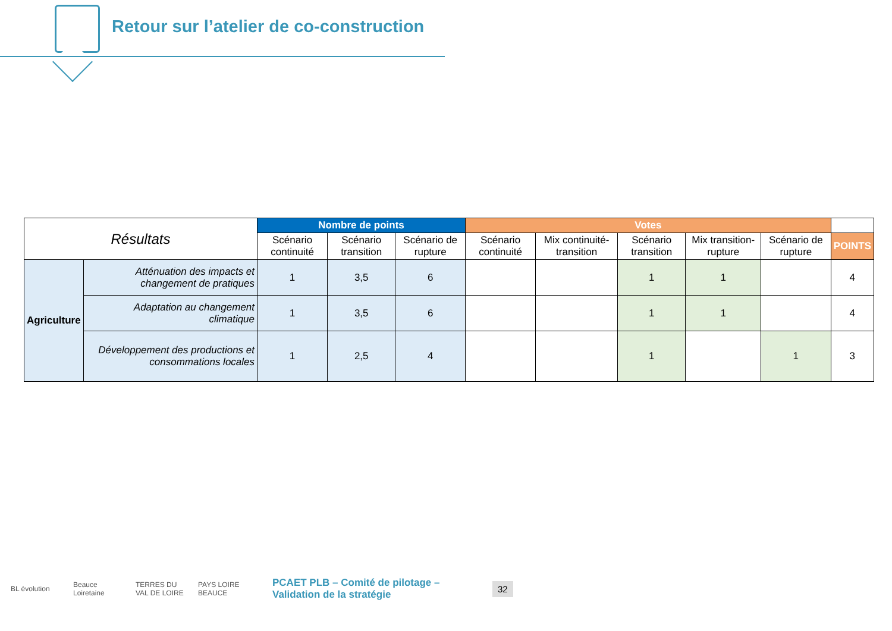Retour sur l’atelier de co-construction
| Résultats | | Nombre de points | | | Votes | | | | | |
| --- | --- | --- | --- | --- | --- | --- | --- | --- | --- | --- |
| | | Scénario continuité | Scénario transition | Scénario de rupture | Scénario continuité | Mix continuité-transition | Scénario transition | Mix transition-rupture | Scénario de rupture | POINTS |
| Agriculture | Atténuation des impacts et changement de pratiques | 1 | 3,5 | 6 | | | 1 | 1 | | 4 |
| | Adaptation au changement climatique | 1 | 3,5 | 6 | | | 1 | 1 | | 4 |
| | Développement des productions et consommations locales | 1 | 2,5 | 4 | | | 1 | | 1 | 3 |
BL évolution
Beauce Loiretaine
TERRES DU VAL DE LOIRE
PAYS LOIRE BEAUCE
PCAET PLB – Comité de pilotage – Validation de la stratégie
32